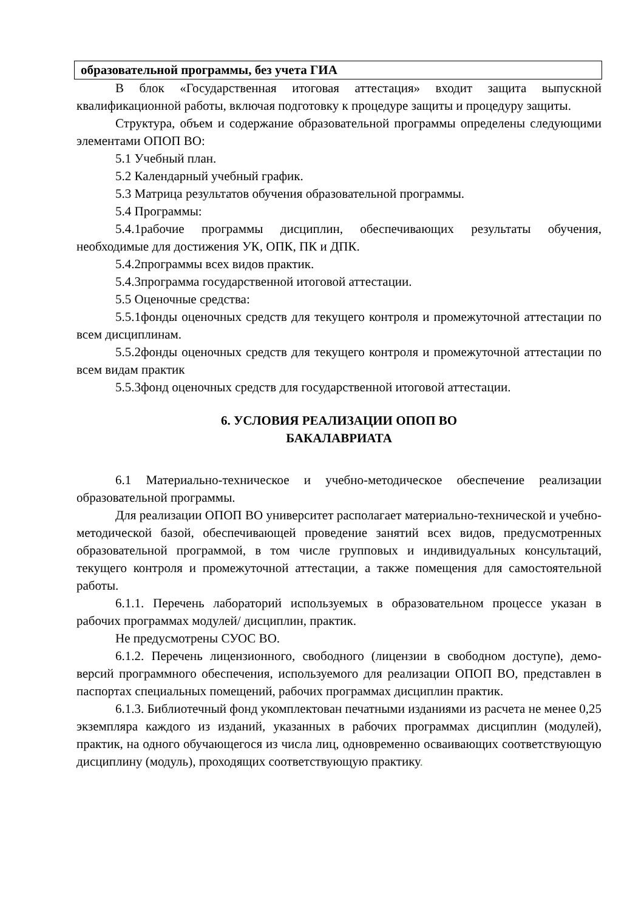| образовательной программы, без учета ГИА |
В блок «Государственная итоговая аттестация» входит защита выпускной квалификационной работы, включая подготовку к процедуре защиты и процедуру защиты.
Структура, объем и содержание образовательной программы определены следующими элементами ОПОП ВО:
5.1 Учебный план.
5.2 Календарный учебный график.
5.3 Матрица результатов обучения образовательной программы.
5.4 Программы:
5.4.1рабочие программы дисциплин, обеспечивающих результаты обучения, необходимые для достижения УК, ОПК, ПК и ДПК.
5.4.2программы всех видов практик.
5.4.3программа государственной итоговой аттестации.
5.5 Оценочные средства:
5.5.1фонды оценочных средств для текущего контроля и промежуточной аттестации по всем дисциплинам.
5.5.2фонды оценочных средств для текущего контроля и промежуточной аттестации по всем видам практик
5.5.3фонд оценочных средств для государственной итоговой аттестации.
6. УСЛОВИЯ РЕАЛИЗАЦИИ ОПОП ВО
БАКАЛАВРИАТА
6.1 Материально-техническое и учебно-методическое обеспечение реализации образовательной программы.
Для реализации ОПОП ВО университет располагает материально-технической и учебно-методической базой, обеспечивающей проведение занятий всех видов, предусмотренных образовательной программой, в том числе групповых и индивидуальных консультаций, текущего контроля и промежуточной аттестации, а также помещения для самостоятельной работы.
6.1.1. Перечень лабораторий используемых в образовательном процессе указан в рабочих программах модулей/ дисциплин, практик.
Не предусмотрены СУОС ВО.
6.1.2. Перечень лицензионного, свободного (лицензии в свободном доступе), демо-версий программного обеспечения, используемого для реализации ОПОП ВО, представлен в паспортах специальных помещений, рабочих программах дисциплин практик.
6.1.3. Библиотечный фонд укомплектован печатными изданиями из расчета не менее 0,25 экземпляра каждого из изданий, указанных в рабочих программах дисциплин (модулей), практик, на одного обучающегося из числа лиц, одновременно осваивающих соответствующую дисциплину (модуль), проходящих соответствующую практику.